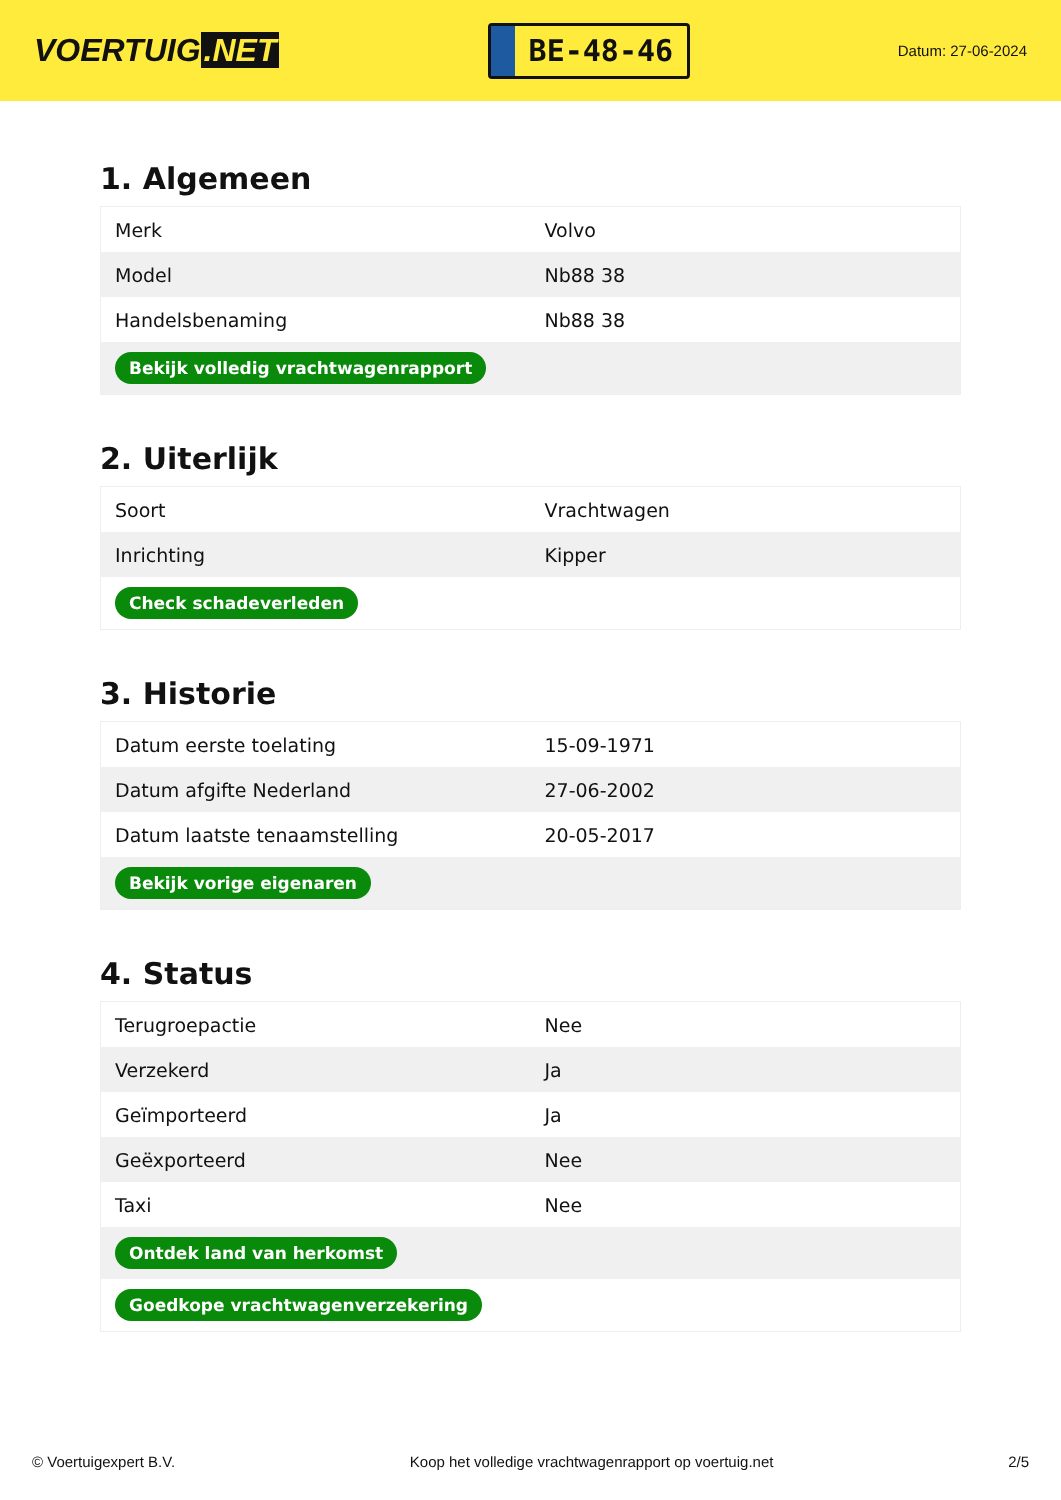VOERTUIG.NET
BE-48-46
Datum: 27-06-2024
1. Algemeen
| Merk | Volvo |
| Model | Nb88 38 |
| Handelsbenaming | Nb88 38 |
| Bekijk volledig vrachtwagenrapport | |
2. Uiterlijk
| Soort | Vrachtwagen |
| Inrichting | Kipper |
| Check schadeverleden | |
3. Historie
| Datum eerste toelating | 15-09-1971 |
| Datum afgifte Nederland | 27-06-2002 |
| Datum laatste tenaamstelling | 20-05-2017 |
| Bekijk vorige eigenaren | |
4. Status
| Terugroepactie | Nee |
| Verzekerd | Ja |
| Geïmporteerd | Ja |
| Geëxporteerd | Nee |
| Taxi | Nee |
| Ontdek land van herkomst | |
| Goedkope vrachtwagenverzekering | |
© Voertuigexpert B.V. Koop het volledige vrachtwagenrapport op voertuig.net 2/5